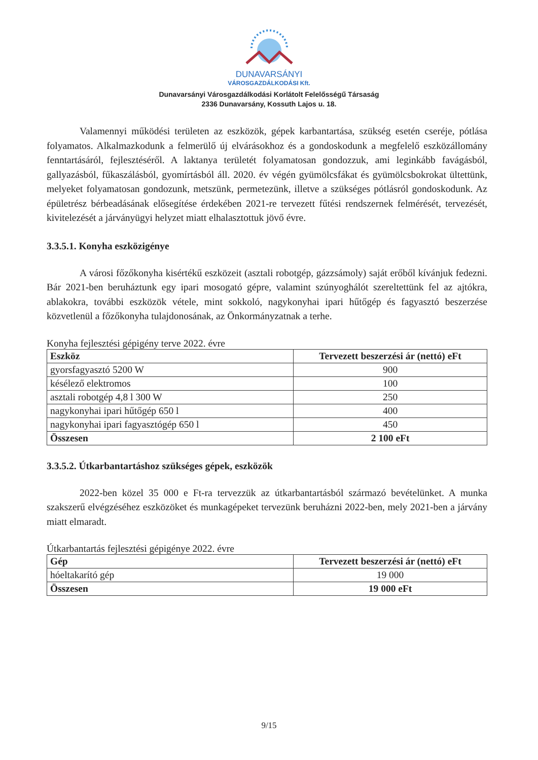DUNAVARSÁNYI
VÁROSGAZDÁLKODÁSI Kft.
Dunavarsányi Városgazdálkodási Korlátolt Felelősségű Társaság
2336 Dunavarsány, Kossuth Lajos u. 18.
Valamennyi működési területen az eszközök, gépek karbantartása, szükség esetén cseréje, pótlása folyamatos. Alkalmazkodunk a felmerülő új elvárásokhoz és a gondoskodunk a megfelelő eszközállomány fenntartásáról, fejlesztéséről. A laktanya területét folyamatosan gondozzuk, ami leginkább favágásból, gallyazásból, fűkaszálásból, gyomírtásból áll. 2020. év végén gyümölcsfákat és gyümölcsbokrokat ültettünk, melyeket folyamatosan gondozunk, metszünk, permetezünk, illetve a szükséges pótlásról gondoskodunk. Az épületrész bérbeadásának elősegítése érdekében 2021-re tervezett fűtési rendszernek felmérését, tervezését, kivitelezését a járványügyi helyzet miatt elhalasztottuk jövő évre.
3.3.5.1. Konyha eszközigénye
A városi főzőkonyha kisértékű eszközeit (asztali robotgép, gázzsámoly) saját erőből kívánjuk fedezni. Bár 2021-ben beruháztunk egy ipari mosogató gépre, valamint szúnyoghálót szereltettünk fel az ajtókra, ablakokra, további eszközök vétele, mint sokkoló, nagykonyhai ipari hűtőgép és fagyasztó beszerzése közvetlenül a főzőkonyha tulajdonosának, az Önkormányzatnak a terhe.
Konyha fejlesztési gépigény terve 2022. évre
| Eszköz | Tervezett beszerzési ár (nettó) eFt |
| --- | --- |
| gyorsfagyasztó 5200 W | 900 |
| késélező elektromos | 100 |
| asztali robotgép 4,8 l 300 W | 250 |
| nagykonyhai ipari hűtőgép 650 l | 400 |
| nagykonyhai ipari fagyasztógép 650 l | 450 |
| Összesen | 2 100 eFt |
3.3.5.2. Útkarbantartáshoz szükséges gépek, eszközök
2022-ben közel 35 000 e Ft-ra tervezzük az útkarbantartásból származó bevételünket. A munka szakszerű elvégzéséhez eszközöket és munkagépeket tervezünk beruházni 2022-ben, mely 2021-ben a járvány miatt elmaradt.
Útkarbantartás fejlesztési gépigénye 2022. évre
| Gép | Tervezett beszerzési ár (nettó) eFt |
| --- | --- |
| hóeltakarító gép | 19 000 |
| Összesen | 19 000 eFt |
9/15